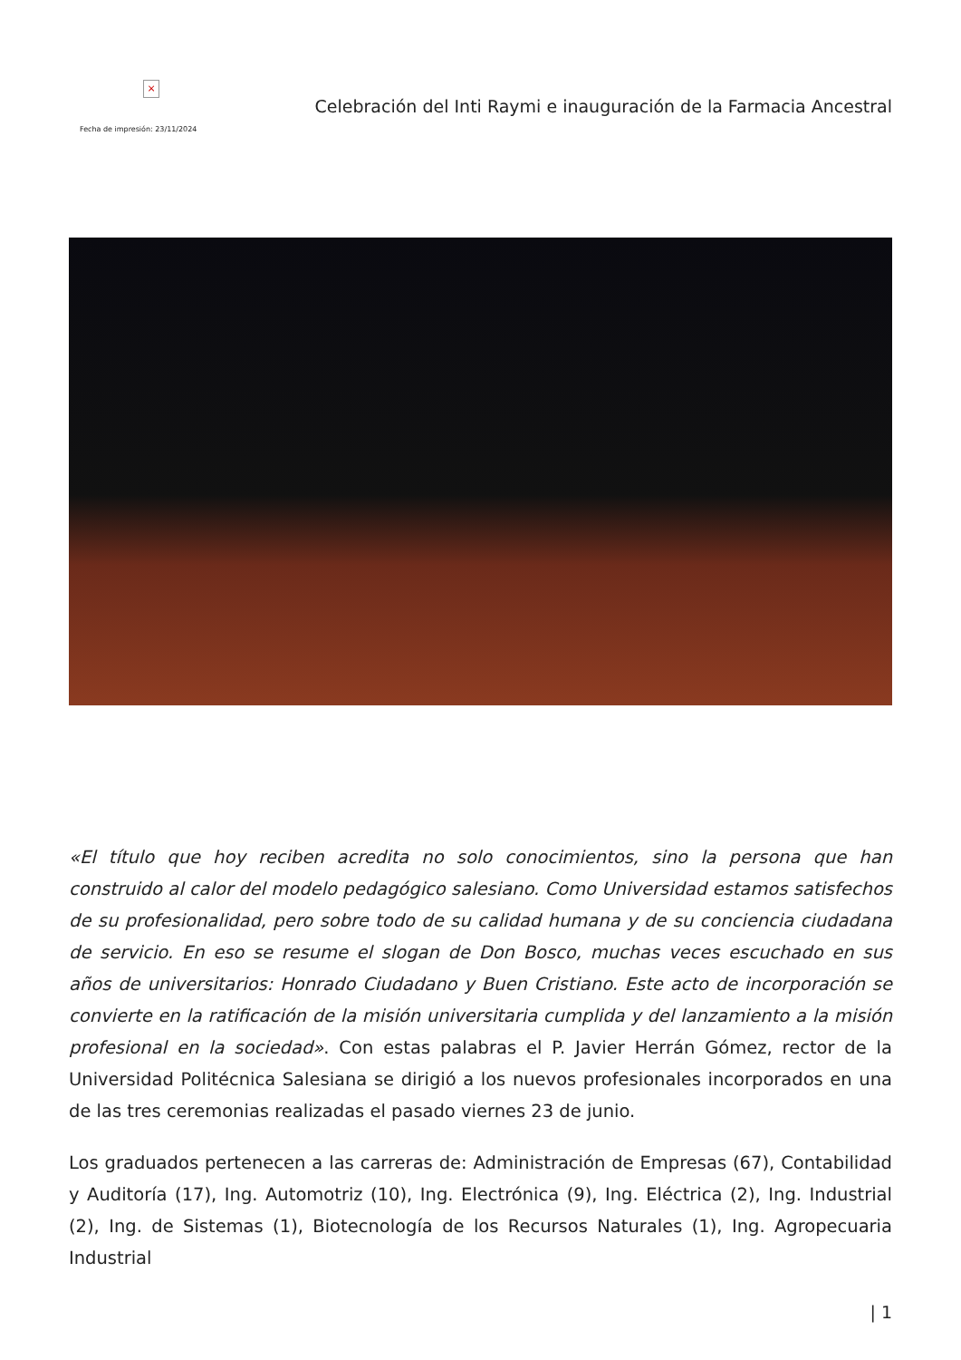×
Fecha de impresión: 23/11/2024
Celebración del Inti Raymi e inauguración de la Farmacia Ancestral
«El título que hoy reciben acredita no solo conocimientos, sino la persona que han construido al calor del modelo pedagógico salesiano. Como Universidad estamos satisfechos de su profesionalidad, pero sobre todo de su calidad humana y de su conciencia ciudadana de servicio. En eso se resume el slogan de Don Bosco, muchas veces escuchado en sus años de universitarios: Honrado Ciudadano y Buen Cristiano. Este acto de incorporación se convierte en la ratificación de la misión universitaria cumplida y del lanzamiento a la misión profesional en la sociedad». Con estas palabras el P. Javier Herrán Gómez, rector de la Universidad Politécnica Salesiana se dirigió a los nuevos profesionales incorporados en una de las tres ceremonias realizadas el pasado viernes 23 de junio.
Los graduados pertenecen a las carreras de: Administración de Empresas (67), Contabilidad y Auditoría (17), Ing. Automotriz (10), Ing. Electrónica (9), Ing. Eléctrica (2), Ing. Industrial (2), Ing. de Sistemas (1), Biotecnología de los Recursos Naturales (1), Ing. Agropecuaria Industrial
| 1